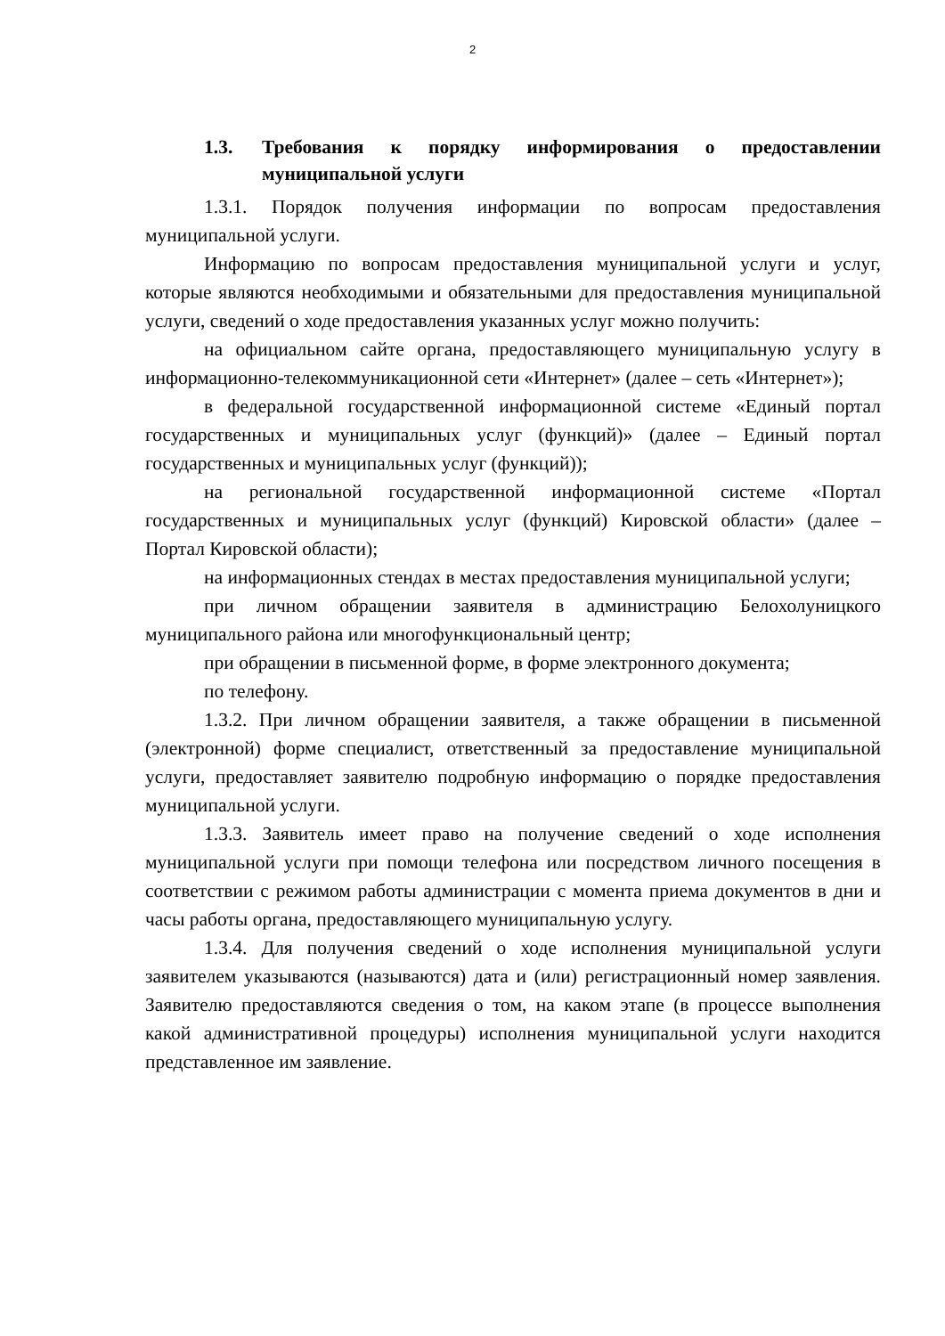2
1.3. Требования к порядку информирования о предоставлении муниципальной услуги
1.3.1. Порядок получения информации по вопросам предоставления муниципальной услуги.
Информацию по вопросам предоставления муниципальной услуги и услуг, которые являются необходимыми и обязательными для предоставления муниципальной услуги, сведений о ходе предоставления указанных услуг можно получить:
на официальном сайте органа, предоставляющего муниципальную услугу в информационно-телекоммуникационной сети «Интернет» (далее – сеть «Интернет»);
в федеральной государственной информационной системе «Единый портал государственных и муниципальных услуг (функций)» (далее – Единый портал государственных и муниципальных услуг (функций));
на региональной государственной информационной системе «Портал государственных и муниципальных услуг (функций) Кировской области» (далее – Портал Кировской области);
на информационных стендах в местах предоставления муниципальной услуги;
при личном обращении заявителя в администрацию Белохолуницкого муниципального района или многофункциональный центр;
при обращении в письменной форме, в форме электронного документа;
по телефону.
1.3.2. При личном обращении заявителя, а также обращении в письменной (электронной) форме специалист, ответственный за предоставление муниципальной услуги, предоставляет заявителю подробную информацию о порядке предоставления муниципальной услуги.
1.3.3. Заявитель имеет право на получение сведений о ходе исполнения муниципальной услуги при помощи телефона или посредством личного посещения в соответствии с режимом работы администрации с момента приема документов в дни и часы работы органа, предоставляющего муниципальную услугу.
1.3.4. Для получения сведений о ходе исполнения муниципальной услуги заявителем указываются (называются) дата и (или) регистрационный номер заявления. Заявителю предоставляются сведения о том, на каком этапе (в процессе выполнения какой административной процедуры) исполнения муниципальной услуги находится представленное им заявление.